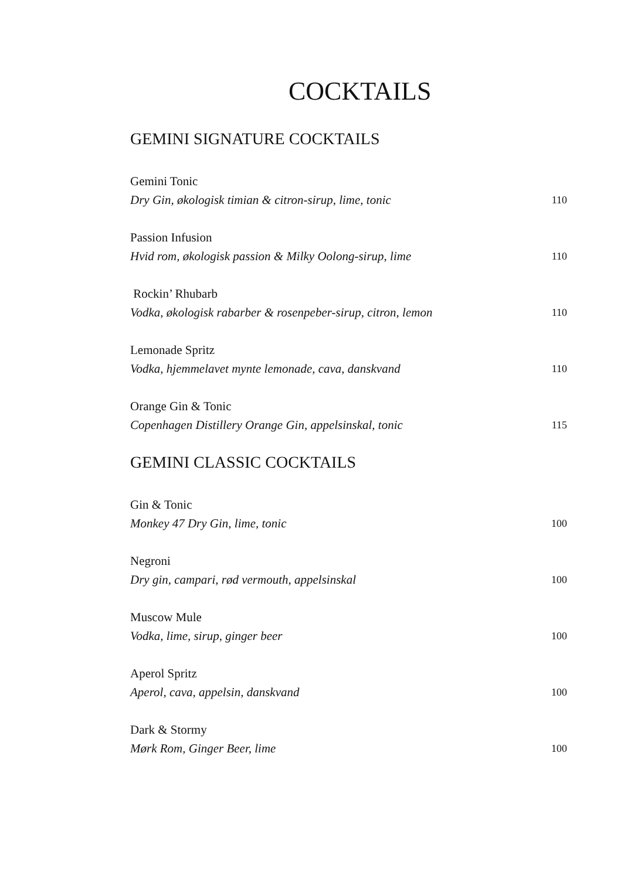COCKTAILS
GEMINI SIGNATURE COCKTAILS
Gemini Tonic
Dry Gin, økologisk timian & citron-sirup, lime, tonic 110
Passion Infusion
Hvid rom, økologisk passion & Milky Oolong-sirup, lime 110
Rockin’ Rhubarb
Vodka, økologisk rabarber & rosenpeber-sirup, citron, lemon 110
Lemonade Spritz
Vodka, hjemmelavet mynte lemonade, cava, danskvand 110
Orange Gin & Tonic
Copenhagen Distillery Orange Gin, appelsinskal, tonic 115
GEMINI CLASSIC COCKTAILS
Gin & Tonic
Monkey 47 Dry Gin, lime, tonic 100
Negroni
Dry gin, campari, rød vermouth, appelsinskal 100
Muscow Mule
Vodka, lime, sirup, ginger beer 100
Aperol Spritz
Aperol, cava, appelsin, danskvand 100
Dark & Stormy
Mørk Rom, Ginger Beer, lime 100